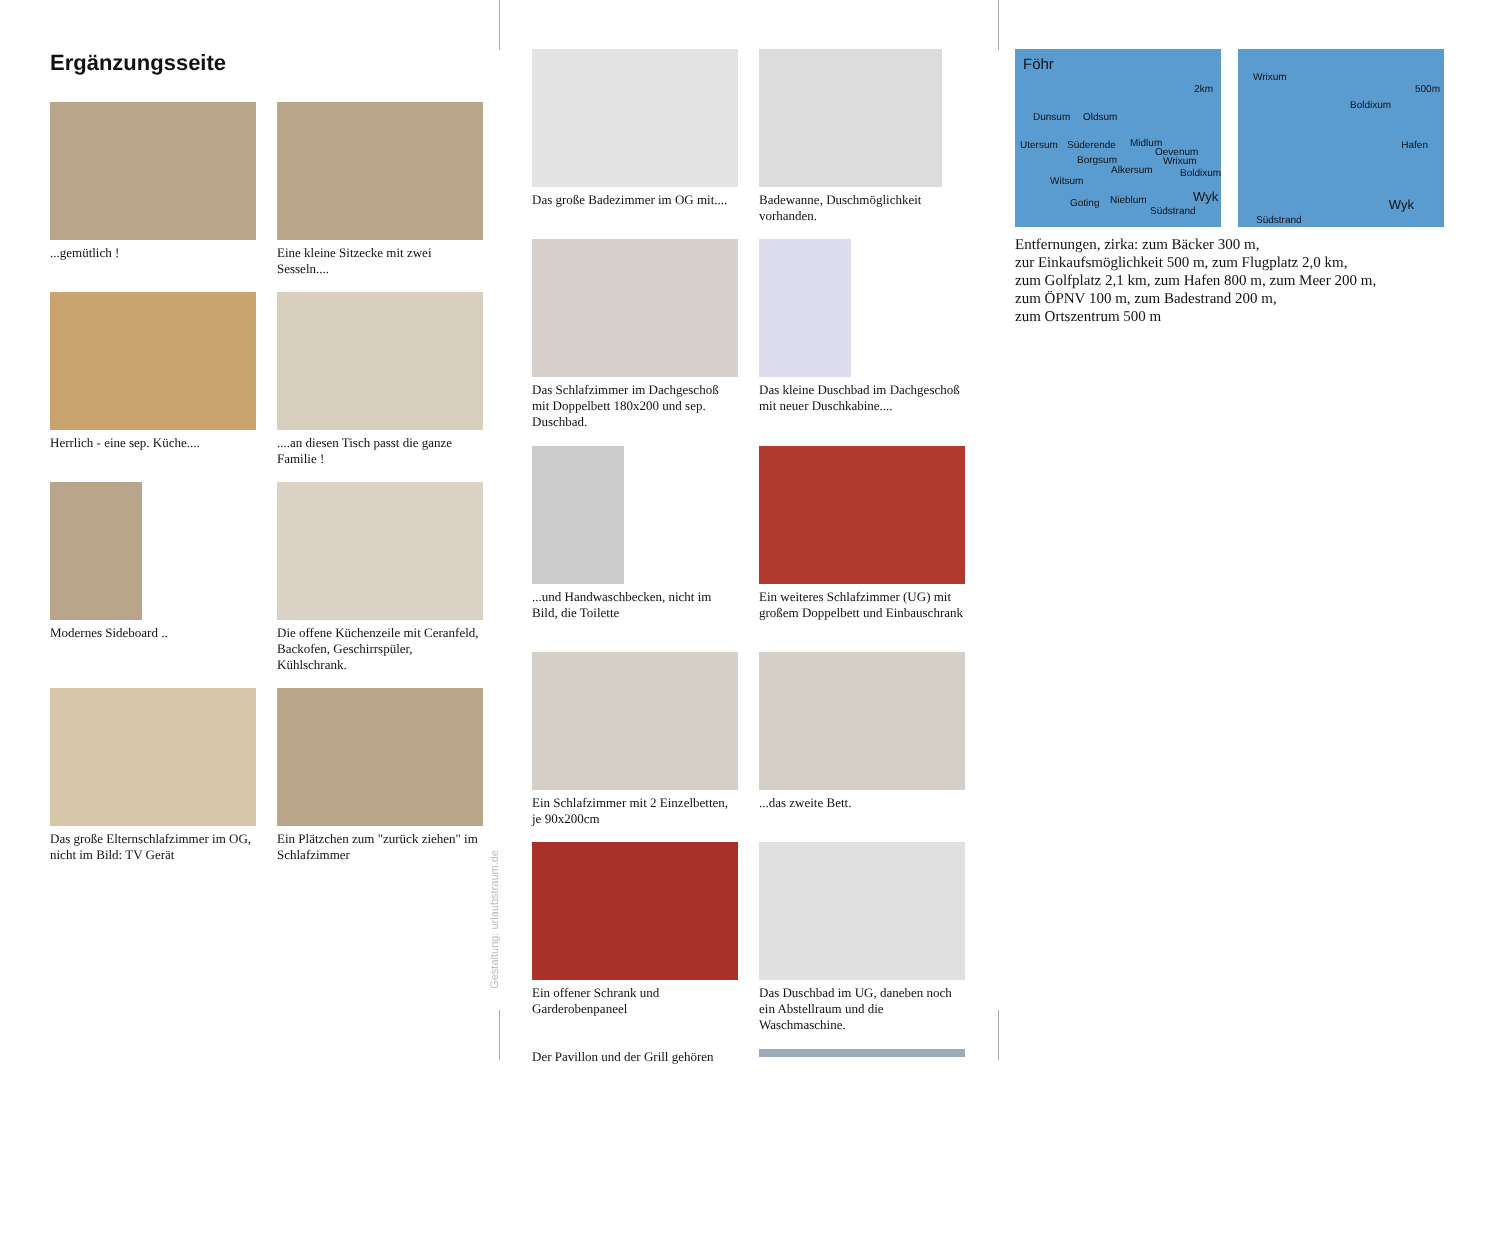Ergänzungsseite
...gemütlich !
Eine kleine Sitzecke mit zwei Sesseln....
Herrlich - eine sep. Küche....
....an diesen Tisch passt die ganze Familie !
Modernes Sideboard ..
Die offene Küchenzeile mit Ceranfeld, Backofen, Geschirrspüler, Kühlschrank.
Das große Elternschlafzimmer im OG, nicht im Bild: TV Gerät
Ein Plätzchen zum "zurück ziehen" im Schlafzimmer
Gestaltung: urlaubstraum.de
Das große Badezimmer im OG mit....
Badewanne, Duschmöglichkeit vorhanden.
Das Schlafzimmer im Dachgeschoß mit Doppelbett 180x200 und sep. Duschbad.
Das kleine Duschbad im Dachgeschoß mit neuer Duschkabine....
...und Handwaschbecken, nicht im Bild, die Toilette
Ein weiteres Schlafzimmer (UG) mit großem Doppelbett und Einbauschrank
Ein Schlafzimmer mit 2 Einzelbetten, je 90x200cm
...das zweite Bett.
Ein offener Schrank und Garderobenpaneel
Das Duschbad im UG, daneben noch ein Abstellraum und die Waschmaschine.
Der Pavillon und der Grill gehören
Föhr 2km Dunsum Oldsum Utersum Süderende Midlum Oevenum Wrixum Borgsum Alkersum Boldixum Witsum Goting Nieblum Südstrand Wyk
Wrixum 500m Boldixum Hafen Wyk Südstrand
Entfernungen, zirka: zum Bäcker 300 m,
zur Einkaufsmöglichkeit 500 m, zum Flugplatz 2,0 km,
zum Golfplatz 2,1 km, zum Hafen 800 m, zum Meer 200 m,
zum ÖPNV 100 m, zum Badestrand 200 m,
zum Ortszentrum 500 m